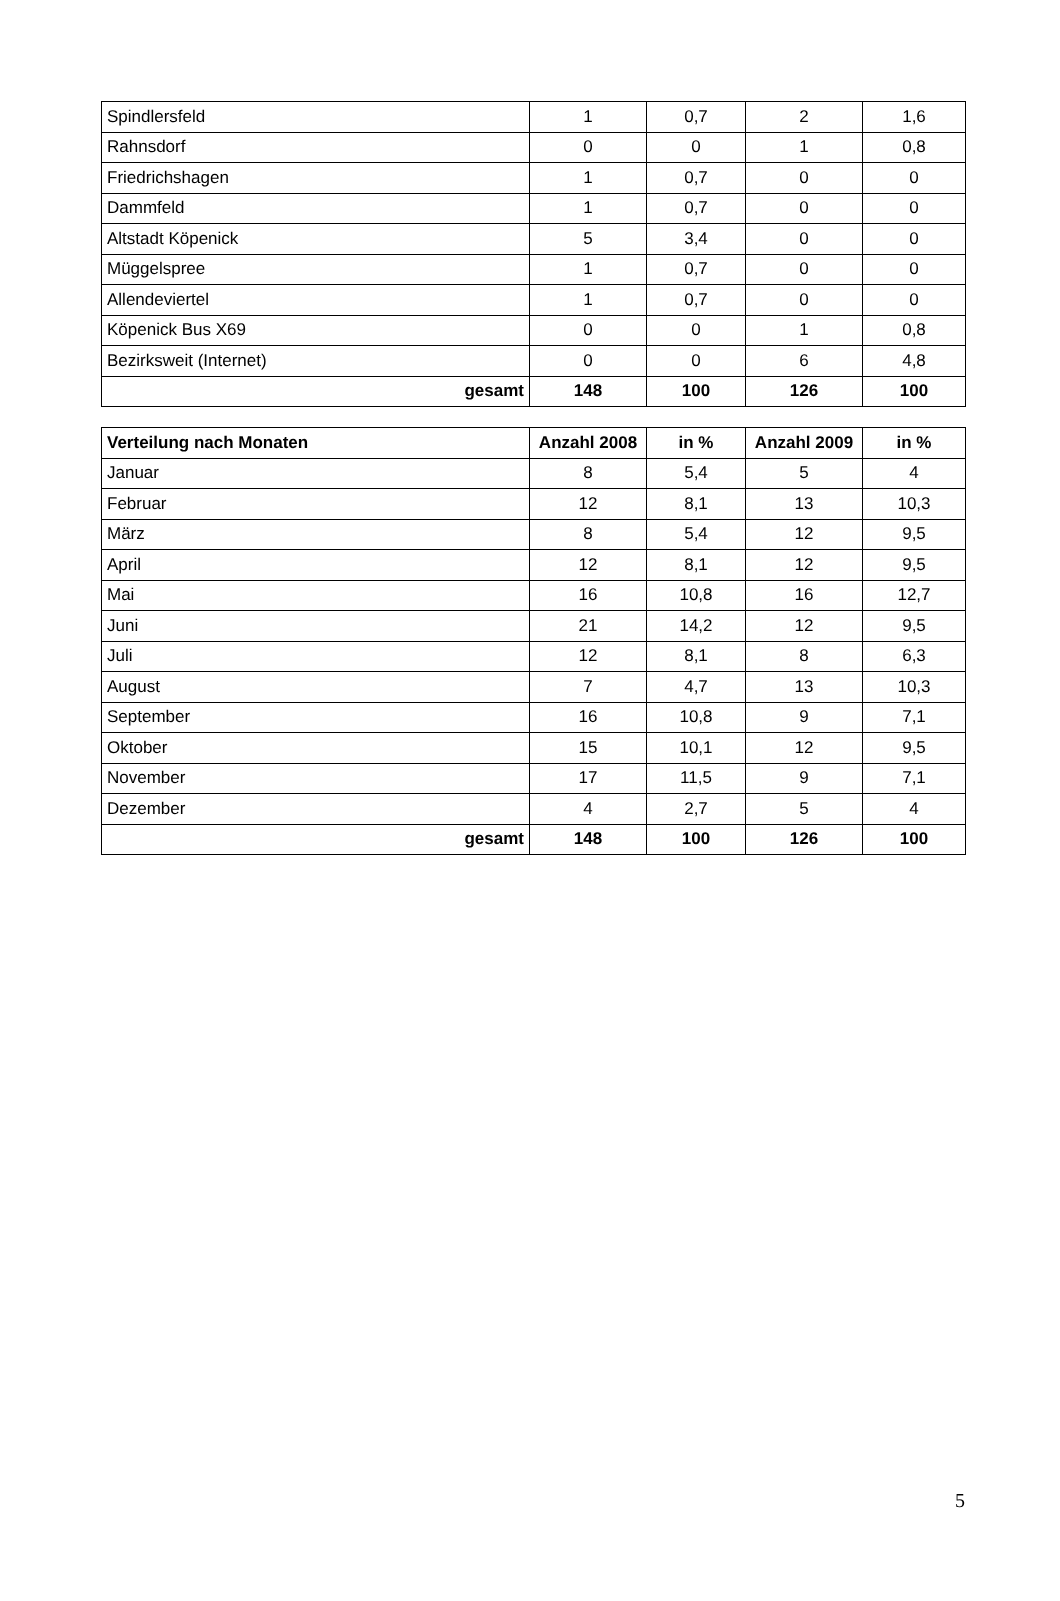| Spindlersfeld | 1 | 0,7 | 2 | 1,6 |
| Rahnsdorf | 0 | 0 | 1 | 0,8 |
| Friedrichshagen | 1 | 0,7 | 0 | 0 |
| Dammfeld | 1 | 0,7 | 0 | 0 |
| Altstadt Köpenick | 5 | 3,4 | 0 | 0 |
| Müggelspree | 1 | 0,7 | 0 | 0 |
| Allendeviertel | 1 | 0,7 | 0 | 0 |
| Köpenick Bus X69 | 0 | 0 | 1 | 0,8 |
| Bezirksweit (Internet) | 0 | 0 | 6 | 4,8 |
| gesamt | 148 | 100 | 126 | 100 |
| Verteilung nach Monaten | Anzahl 2008 | in % | Anzahl 2009 | in % |
| --- | --- | --- | --- | --- |
| Januar | 8 | 5,4 | 5 | 4 |
| Februar | 12 | 8,1 | 13 | 10,3 |
| März | 8 | 5,4 | 12 | 9,5 |
| April | 12 | 8,1 | 12 | 9,5 |
| Mai | 16 | 10,8 | 16 | 12,7 |
| Juni | 21 | 14,2 | 12 | 9,5 |
| Juli | 12 | 8,1 | 8 | 6,3 |
| August | 7 | 4,7 | 13 | 10,3 |
| September | 16 | 10,8 | 9 | 7,1 |
| Oktober | 15 | 10,1 | 12 | 9,5 |
| November | 17 | 11,5 | 9 | 7,1 |
| Dezember | 4 | 2,7 | 5 | 4 |
| gesamt | 148 | 100 | 126 | 100 |
5